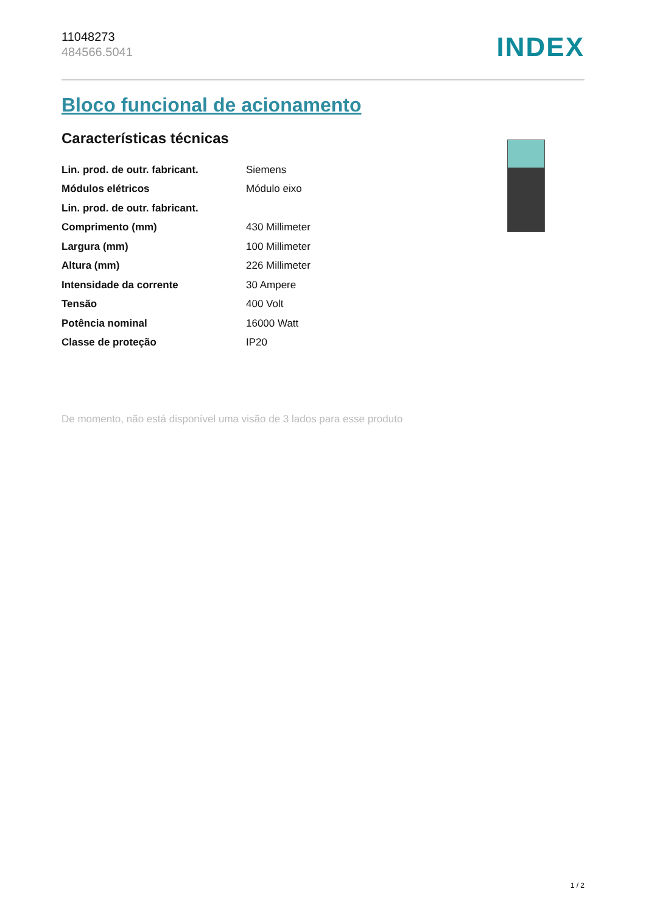11048273
484566.5041
INDEX
Bloco funcional de acionamento
Características técnicas
| Lin. prod. de outr. fabricant. | Siemens |
| Módulos elétricos | Módulo eixo |
| Lin. prod. de outr. fabricant. | |
| Comprimento (mm) | 430 Millimeter |
| Largura (mm) | 100 Millimeter |
| Altura (mm) | 226 Millimeter |
| Intensidade da corrente | 30 Ampere |
| Tensão | 400 Volt |
| Potência nominal | 16000 Watt |
| Classe de proteção | IP20 |
De momento, não está disponível uma visão de 3 lados para esse produto
1 / 2